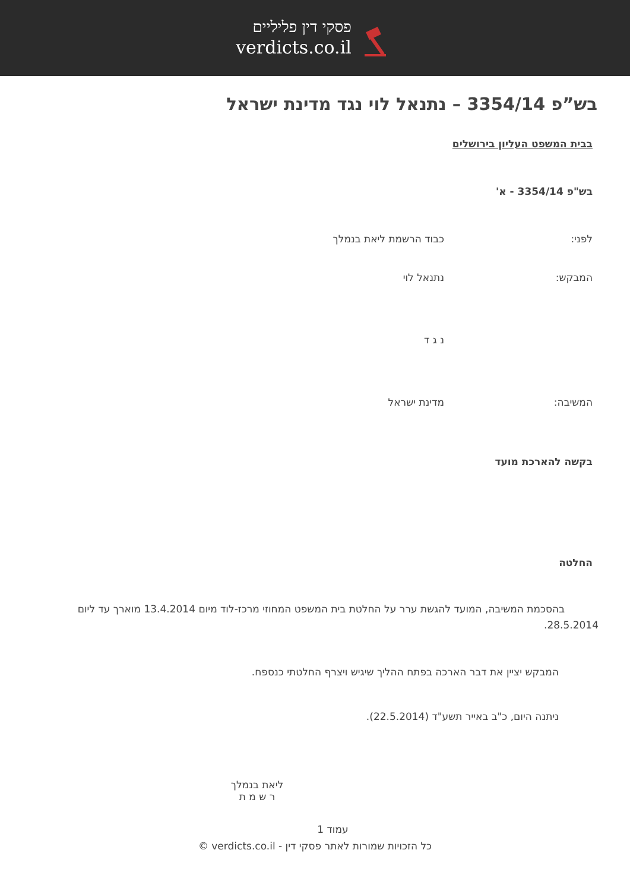פסקי דין פליליים
verdicts.co.il
בש”פ 3354/14 – נתנאל לוי נגד מדינת ישראל
בבית המשפט העליון בירושלים
בש"פ 3354/14 - א'
לפני: כבוד הרשמת ליאת בנמלך
המבקש: נתנאל לוי
נ ג ד
המשיבה: מדינת ישראל
בקשה להארכת מועד
החלטה
בהסכמת המשיבה, המועד להגשת ערר על החלטת בית המשפט המחוזי מרכז-לוד מיום 13.4.2014 מוארך עד ליום 28.5.2014.
המבקש יציין את דבר הארכה בפתח ההליך שיגיש ויצרף החלטתי כנספח.
ניתנה היום, כ"ב באייר תשע"ד (22.5.2014).
ליאת בנמלך
ר ש מ ת
עמוד 1
כל הזכויות שמורות לאתר פסקי דין - verdicts.co.il ©